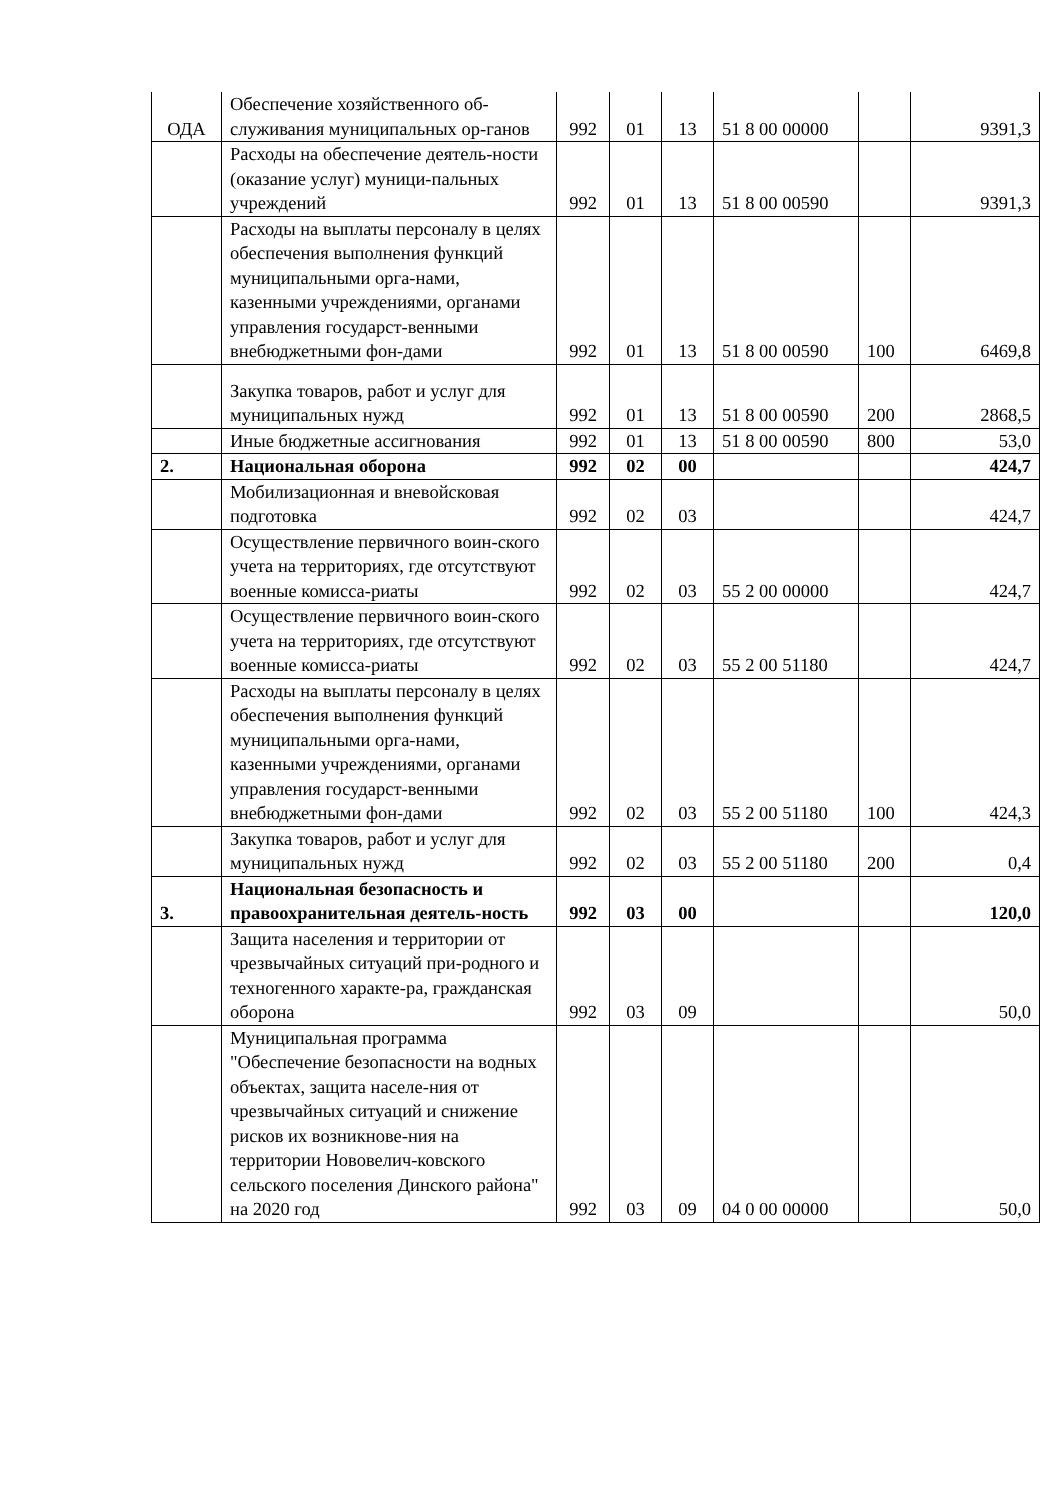| ОДА | Обеспечение хозяйственного об-служивания муниципальных ор-ганов | 992 | 01 | 13 | 51 8 00 00000 | | 9391,3 |
| | Расходы на обеспечение деятель-ности (оказание услуг) муници-пальных учреждений | 992 | 01 | 13 | 51 8 00 00590 | | 9391,3 |
| | Расходы на выплаты персоналу в целях обеспечения выполнения функций муниципальными орга-нами, казенными учреждениями, органами управления государст-венными внебюджетными фон-дами | 992 | 01 | 13 | 51 8 00 00590 | 100 | 6469,8 |
| | Закупка товаров, работ и услуг для муниципальных нужд | 992 | 01 | 13 | 51 8 00 00590 | 200 | 2868,5 |
| | Иные бюджетные ассигнования | 992 | 01 | 13 | 51 8 00 00590 | 800 | 53,0 |
| 2. | Национальная оборона | 992 | 02 | 00 | | | 424,7 |
| | Мобилизационная и вневойсковая подготовка | 992 | 02 | 03 | | | 424,7 |
| | Осуществление первичного воин-ского учета на территориях, где отсутствуют военные комисса-риаты | 992 | 02 | 03 | 55 2 00 00000 | | 424,7 |
| | Осуществление первичного воин-ского учета на территориях, где отсутствуют военные комисса-риаты | 992 | 02 | 03 | 55 2 00 51180 | | 424,7 |
| | Расходы на выплаты персоналу в целях обеспечения выполнения функций муниципальными орга-нами, казенными учреждениями, органами управления государст-венными внебюджетными фон-дами | 992 | 02 | 03 | 55 2 00 51180 | 100 | 424,3 |
| | Закупка товаров, работ и услуг для муниципальных нужд | 992 | 02 | 03 | 55 2 00 51180 | 200 | 0,4 |
| 3. | Национальная безопасность и правоохранительная деятель-ность | 992 | 03 | 00 | | | 120,0 |
| | Защита населения и территории от чрезвычайных ситуаций при-родного и техногенного характе-ра, гражданская оборона | 992 | 03 | 09 | | | 50,0 |
| | Муниципальная программа "Обеспечение безопасности на водных объектах, защита населе-ния от чрезвычайных ситуаций и снижение рисков их возникнове-ния на территории Нововелич-ковского сельского поселения Динского района" на 2020 год | 992 | 03 | 09 | 04 0 00 00000 | | 50,0 |